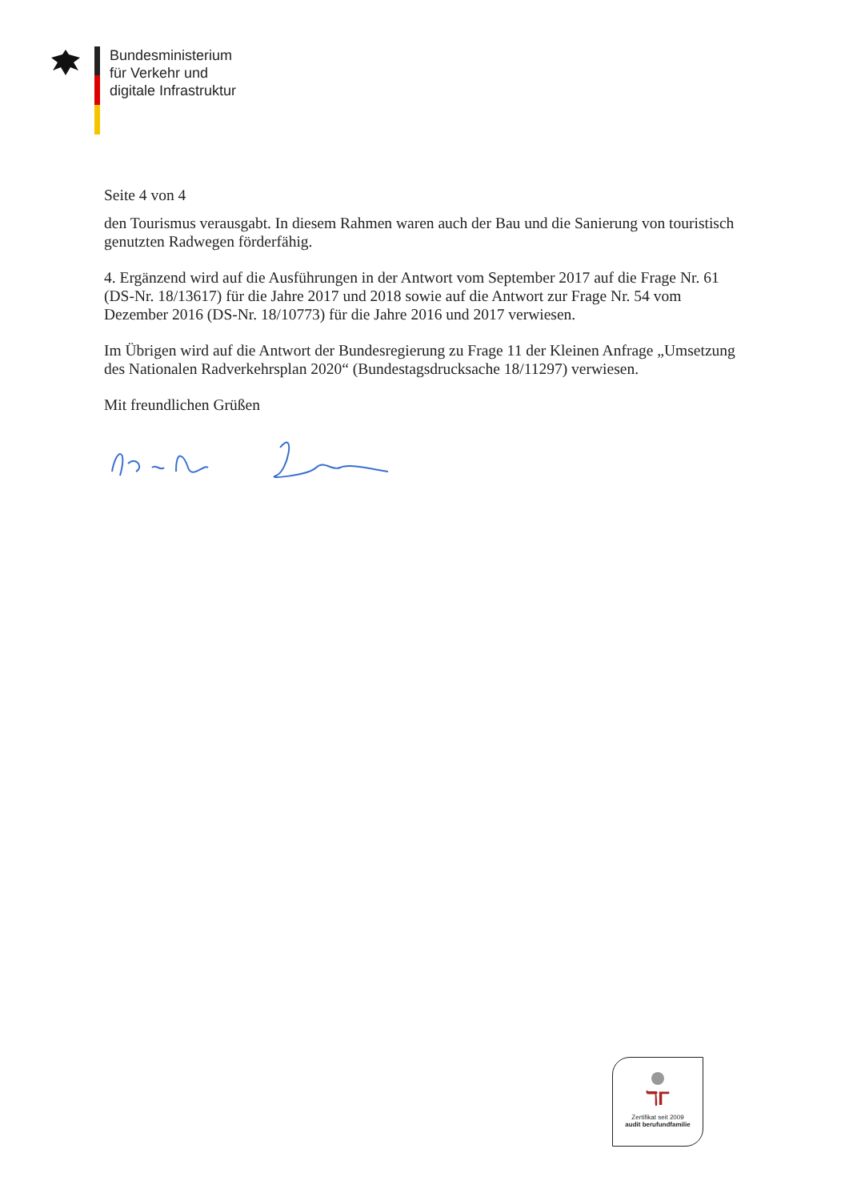Bundesministerium
für Verkehr und
digitale Infrastruktur
Seite 4 von 4
den Tourismus verausgabt. In diesem Rahmen waren auch der Bau und die Sanierung von touristisch genutzten Radwegen förderfähig.
4. Ergänzend wird auf die Ausführungen in der Antwort vom September 2017 auf die Frage Nr. 61 (DS-Nr. 18/13617) für die Jahre 2017 und 2018 sowie auf die Antwort zur Frage Nr. 54 vom Dezember 2016 (DS-Nr. 18/10773) für die Jahre 2016 und 2017 verwiesen.
Im Übrigen wird auf die Antwort der Bundesregierung zu Frage 11 der Kleinen Anfrage „Umsetzung des Nationalen Radverkehrsplan 2020“ (Bundestagsdrucksache 18/11297) verwiesen.
Mit freundlichen Grüßen
ℸΓ
Zertifikat seit 2009
audit berufundfamilie